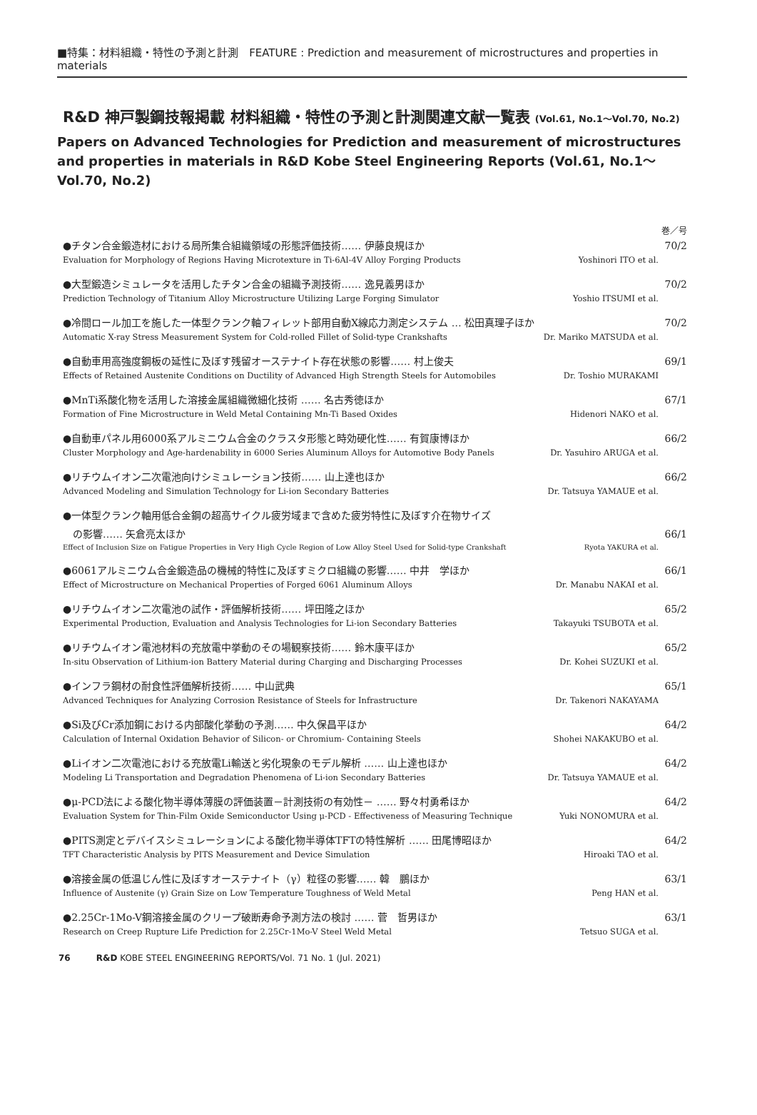■特集：材料組織・特性の予測と計測　FEATURE : Prediction and measurement of microstructures and properties in materials
R&D 神戸製鋼技報掲載 材料組織・特性の予測と計測関連文献一覧表 (Vol.61, No.1〜Vol.70, No.2)
Papers on Advanced Technologies for Prediction and measurement of microstructures and properties in materials in R&D Kobe Steel Engineering Reports (Vol.61, No.1〜Vol.70, No.2)
巻／号
●チタン合金鍛造材における局所集合組織領域の形態評価技術…… 伊藤良規ほか 70/2
Evaluation for Morphology of Regions Having Microtexture in Ti-6Al-4V Alloy Forging Products Yoshinori ITO et al.
●大型鍛造シミュレータを活用したチタン合金の組織予測技術…… 逸見義男ほか 70/2
Prediction Technology of Titanium Alloy Microstructure Utilizing Large Forging Simulator Yoshio ITSUMI et al.
●冷間ロール加工を施した一体型クランク軸フィレット部用自動X線応力測定システム … 松田真理子ほか 70/2
Automatic X-ray Stress Measurement System for Cold-rolled Fillet of Solid-type Crankshafts Dr. Mariko MATSUDA et al.
●自動車用高強度鋼板の延性に及ぼす残留オーステナイト存在状態の影響…… 村上俊夫 69/1
Effects of Retained Austenite Conditions on Ductility of Advanced High Strength Steels for Automobiles Dr. Toshio MURAKAMI
●MnTi系酸化物を活用した溶接金属組織微細化技術 …… 名古秀徳ほか 67/1
Formation of Fine Microstructure in Weld Metal Containing Mn-Ti Based Oxides Hidenori NAKO et al.
●自動車パネル用6000系アルミニウム合金のクラスタ形態と時効硬化性…… 有賀康博ほか 66/2
Cluster Morphology and Age-hardenability in 6000 Series Aluminum Alloys for Automotive Body Panels Dr. Yasuhiro ARUGA et al.
●リチウムイオン二次電池向けシミュレーション技術…… 山上達也ほか 66/2
Advanced Modeling and Simulation Technology for Li-ion Secondary Batteries Dr. Tatsuya YAMAUE et al.
●一体型クランク軸用低合金鋼の超高サイクル疲労域まで含めた疲労特性に及ぼす介在物サイズ
　の影響…… 矢倉亮太ほか
66/1
Effect of Inclusion Size on Fatigue Properties in Very High Cycle Region of Low Alloy Steel Used for Solid-type Crankshaft Ryota YAKURA et al.
●6061アルミニウム合金鍛造品の機械的特性に及ぼすミクロ組織の影響…… 中井　学ほか 66/1
Effect of Microstructure on Mechanical Properties of Forged 6061 Aluminum Alloys Dr. Manabu NAKAI et al.
●リチウムイオン二次電池の試作・評価解析技術…… 坪田隆之ほか 65/2
Experimental Production, Evaluation and Analysis Technologies for Li-ion Secondary Batteries Takayuki TSUBOTA et al.
●リチウムイオン電池材料の充放電中挙動のその場観察技術…… 鈴木康平ほか 65/2
In-situ Observation of Lithium-ion Battery Material during Charging and Discharging Processes Dr. Kohei SUZUKI et al.
●インフラ鋼材の耐食性評価解析技術…… 中山武典 65/1
Advanced Techniques for Analyzing Corrosion Resistance of Steels for Infrastructure Dr. Takenori NAKAYAMA
●Si及びCr添加鋼における内部酸化挙動の予測…… 中久保昌平ほか 64/2
Calculation of Internal Oxidation Behavior of Silicon- or Chromium- Containing Steels Shohei NAKAKUBO et al.
●Liイオン二次電池における充放電Li輸送と劣化現象のモデル解析 …… 山上達也ほか 64/2
Modeling Li Transportation and Degradation Phenomena of Li-ion Secondary Batteries Dr. Tatsuya YAMAUE et al.
●μ-PCD法による酸化物半導体薄膜の評価装置－計測技術の有効性－ …… 野々村勇希ほか 64/2
Evaluation System for Thin-Film Oxide Semiconductor Using μ-PCD - Effectiveness of Measuring Technique Yuki NONOMURA et al.
●PITS測定とデバイスシミュレーションによる酸化物半導体TFTの特性解析 …… 田尾博昭ほか 64/2
TFT Characteristic Analysis by PITS Measurement and Device Simulation Hiroaki TAO et al.
●溶接金属の低温じん性に及ぼすオーステナイト（γ）粒径の影響…… 韓　鵬ほか 63/1
Influence of Austenite (γ) Grain Size on Low Temperature Toughness of Weld Metal Peng HAN et al.
●2.25Cr-1Mo-V鋼溶接金属のクリープ破断寿命予測方法の検討 …… 菅　哲男ほか 63/1
Research on Creep Rupture Life Prediction for 2.25Cr-1Mo-V Steel Weld Metal Tetsuo SUGA et al.
76　　　R&D KOBE STEEL ENGINEERING REPORTS/Vol. 71 No. 1 (Jul. 2021)